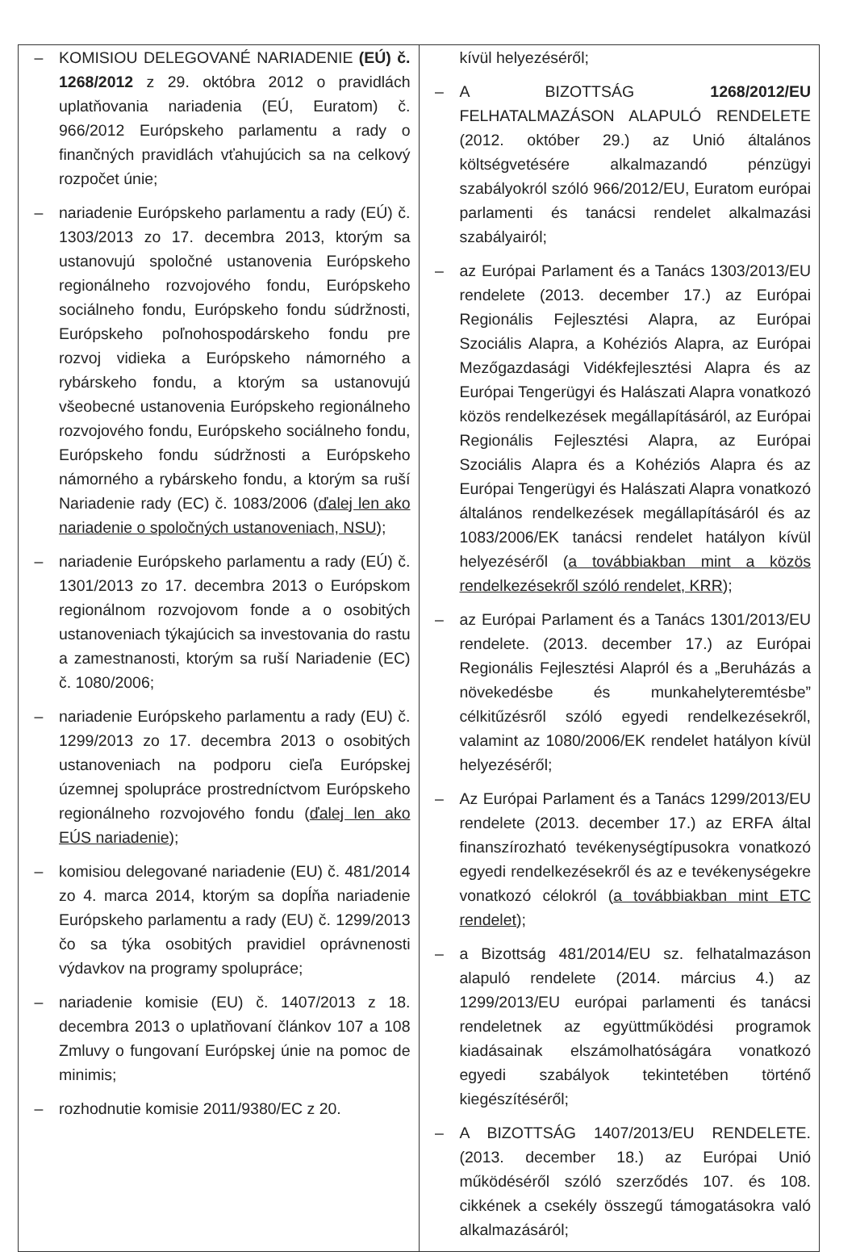| – KOMISIOU DELEGOVANÉ NARIADENIE (EÚ) č. 1268/2012 z 29. októbra 2012 o pravidlách uplatňovania nariadenia (EÚ, Euratom) č. 966/2012 Európskeho parlamentu a rady o finančných pravidlách vťahujúcich sa na celkový rozpočet únie; – nariadenie Európskeho parlamentu a rady (EÚ) č. 1303/2013 zo 17. decembra 2013, ktorým sa ustanovujú spoločné ustanovenia Európskeho regionálneho rozvojového fondu, Európskeho sociálneho fondu, Európskeho fondu súdržnosti, Európskeho poľnohospodárskeho fondu pre rozvoj vidieka a Európskeho námorného a rybárskeho fondu, a ktorým sa ustanovujú všeobecné ustanovenia Európskeho regionálneho rozvojového fondu, Európskeho sociálneho fondu, Európskeho fondu súdržnosti a Európskeho námorného a rybárskeho fondu, a ktorým sa ruší Nariadenie rady (EC) č. 1083/2006 ( ďalej len ako nariadenie o spoločných ustanoveniach, NSU ); – nariadenie Európskeho parlamentu a rady (EÚ) č. 1301/2013 zo 17. decembra 2013 o Európskom regionálnom rozvojovom fonde a o osobitých ustanoveniach týkajúcich sa investovania do rastu a zamestnanosti, ktorým sa ruší Nariadenie (EC) č. 1080/2006; – nariadenie Európskeho parlamentu a rady (EU) č. 1299/2013 zo 17. decembra 2013 o osobitých ustanoveniach na podporu cieľa Európskej územnej spolupráce prostredníctvom Európskeho regionálneho rozvojového fondu ( ďalej len ako EÚS nariadenie ); – komisiou delegované nariadenie (EU) č. 481/2014 zo 4. marca 2014, ktorým sa dopĺňa nariadenie Európskeho parlamentu a rady (EU) č. 1299/2013 čo sa týka osobitých pravidiel oprávnenosti výdavkov na programy spolupráce; – nariadenie komisie (EU) č. 1407/2013 z 18. decembra 2013 o uplatňovaní článkov 107 a 108 Zmluvy o fungovaní Európskej únie na pomoc de minimis; – rozhodnutie komisie 2011/9380/EC z 20. | kívül helyezéséről; – A BIZOTTSÁG 1268/2012/EU FELHATALMAZÁSON ALAPULÓ RENDELETE (2012. október 29.) az Unió általános költségvetésére alkalmazandó pénzügyi szabályokról szóló 966/2012/EU, Euratom európai parlamenti és tanácsi rendelet alkalmazási szabályairól; – az Európai Parlament és a Tanács 1303/2013/EU rendelete (2013. december 17.) az Európai Regionális Fejlesztési Alapra, az Európai Szociális Alapra, a Kohéziós Alapra, az Európai Mezőgazdasági Vidékfejlesztési Alapra és az Európai Tengerügyi és Halászati Alapra vonatkozó közös rendelkezések megállapításáról, az Európai Regionális Fejlesztési Alapra, az Európai Szociális Alapra és a Kohéziós Alapra és az Európai Tengerügyi és Halászati Alapra vonatkozó általános rendelkezések megállapításáról és az 1083/2006/EK tanácsi rendelet hatályon kívül helyezéséről ( a továbbiakban mint a közös rendelkezésekről szóló rendelet, KRR ); – az Európai Parlament és a Tanács 1301/2013/EU rendelete. (2013. december 17.) az Európai Regionális Fejlesztési Alapról és a „Beruházás a növekedésbe és munkahelyteremtésbe” célkitűzésről szóló egyedi rendelkezésekről, valamint az 1080/2006/EK rendelet hatályon kívül helyezéséről; – Az Európai Parlament és a Tanács 1299/2013/EU rendelete (2013. december 17.) az ERFA által finanszírozható tevékenységtípusokra vonatkozó egyedi rendelkezésekről és az e tevékenységekre vonatkozó célokról ( a továbbiakban mint ETC rendelet ); – a Bizottság 481/2014/EU sz. felhatalmazáson alapuló rendelete (2014. március 4.) az 1299/2013/EU európai parlamenti és tanácsi rendeletnek az együttműködési programok kiadásainak elszámolhatóságára vonatkozó egyedi szabályok tekintetében történő kiegészítéséről; – A BIZOTTSÁG 1407/2013/EU RENDELETE. (2013. december 18.) az Európai Unió működéséről szóló szerződés 107. és 108. cikkének a csekély összegű támogatásokra való alkalmazásáról; |